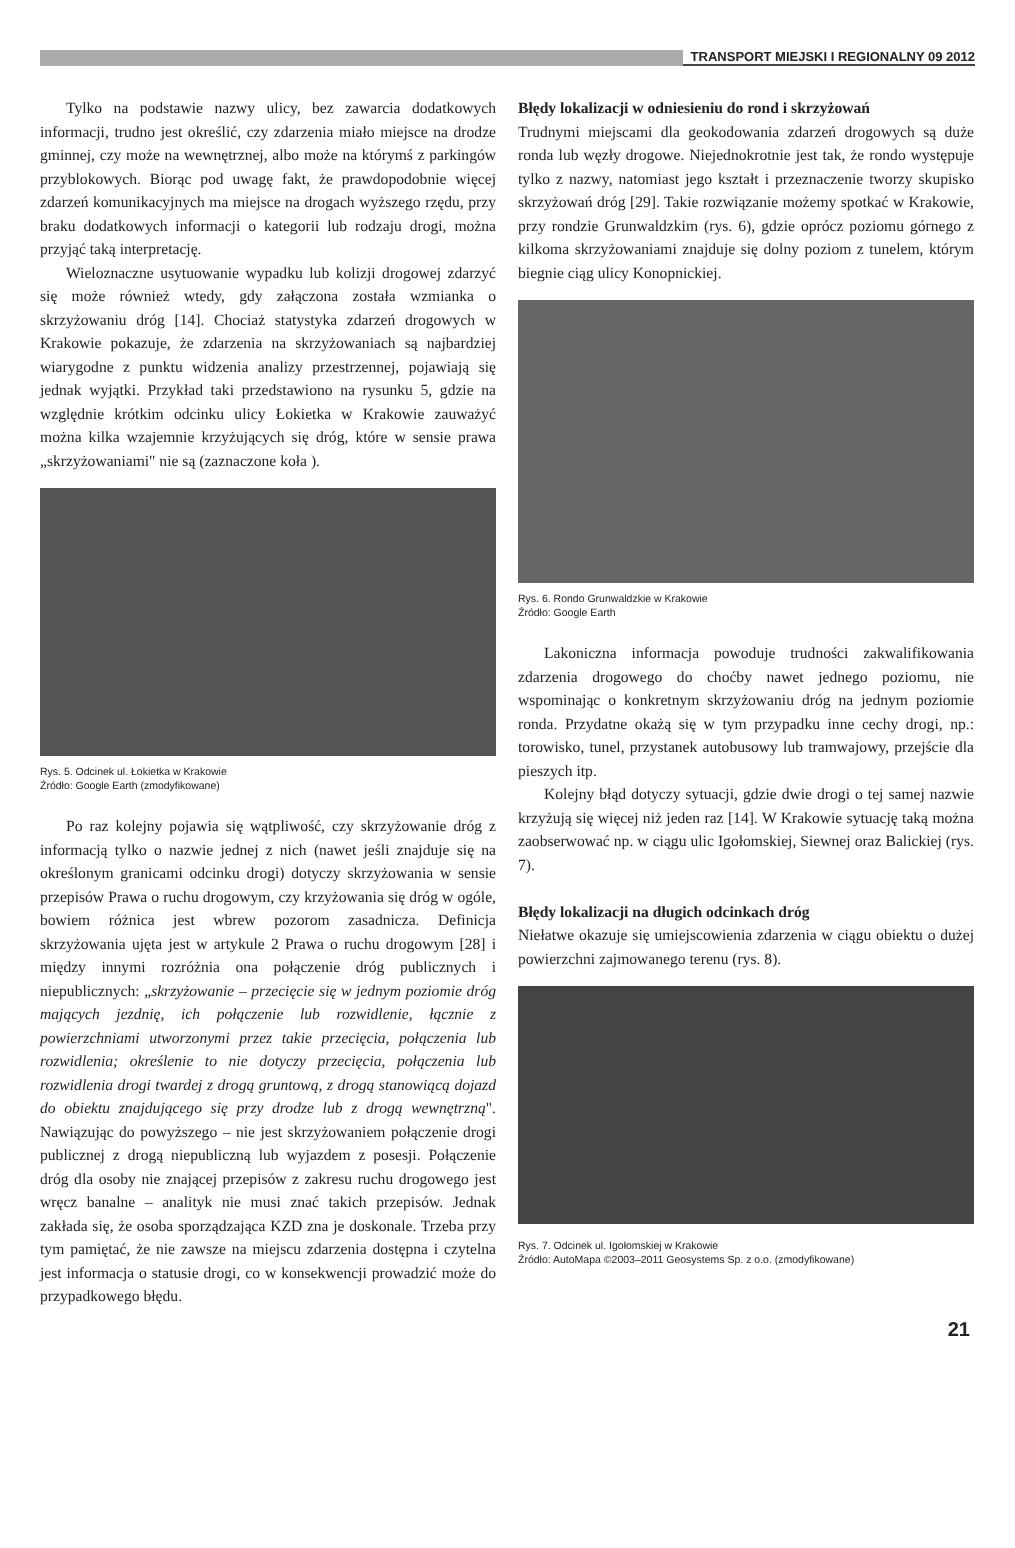TRANSPORT MIEJSKI I REGIONALNY 09 2012
Tylko na podstawie nazwy ulicy, bez zawarcia dodatkowych informacji, trudno jest określić, czy zdarzenia miało miejsce na drodze gminnej, czy może na wewnętrznej, albo może na którymś z parkingów przyblokowych. Biorąc pod uwagę fakt, że prawdopodobnie więcej zdarzeń komunikacyjnych ma miejsce na drogach wyższego rzędu, przy braku dodatkowych informacji o kategorii lub rodzaju drogi, można przyjąć taką interpretację.
Wieloznaczne usytuowanie wypadku lub kolizji drogowej zdarzyć się może również wtedy, gdy załączona została wzmianka o skrzyżowaniu dróg [14]. Chociaż statystyka zdarzeń drogowych w Krakowie pokazuje, że zdarzenia na skrzyżowaniach są najbardziej wiarygodne z punktu widzenia analizy przestrzennej, pojawiają się jednak wyjątki. Przykład taki przedstawiono na rysunku 5, gdzie na względnie krótkim odcinku ulicy Łokietka w Krakowie zauważyć można kilka wzajemnie krzyżujących się dróg, które w sensie prawa „skrzyżowaniami" nie są (zaznaczone koła ).
Rys. 5. Odcinek ul. Łokietka w Krakowie
Źródło: Google Earth (zmodyfikowane)
Po raz kolejny pojawia się wątpliwość, czy skrzyżowanie dróg z informacją tylko o nazwie jednej z nich (nawet jeśli znajduje się na określonym granicami odcinku drogi) dotyczy skrzyżowania w sensie przepisów Prawa o ruchu drogowym, czy krzyżowania się dróg w ogóle, bowiem różnica jest wbrew pozorom zasadnicza. Definicja skrzyżowania ujęta jest w artykule 2 Prawa o ruchu drogowym [28] i między innymi rozróżnia ona połączenie dróg publicznych i niepublicznych: „skrzyżowanie – przecięcie się w jednym poziomie dróg mających jezdnię, ich połączenie lub rozwidlenie, łącznie z powierzchniami utworzonymi przez takie przecięcia, połączenia lub rozwidlenia; określenie to nie dotyczy przecięcia, połączenia lub rozwidlenia drogi twardej z drogą gruntową, z drogą stanowiącą dojazd do obiektu znajdującego się przy drodze lub z drogą wewnętrzną". Nawiązując do powyższego – nie jest skrzyżowaniem połączenie drogi publicznej z drogą niepubliczną lub wyjazdem z posesji. Połączenie dróg dla osoby nie znającej przepisów z zakresu ruchu drogowego jest wręcz banalne – analityk nie musi znać takich przepisów. Jednak zakłada się, że osoba sporządzająca KZD zna je doskonale. Trzeba przy tym pamiętać, że nie zawsze na miejscu zdarzenia dostępna i czytelna jest informacja o statusie drogi, co w konsekwencji prowadzić może do przypadkowego błędu.
Błędy lokalizacji w odniesieniu do rond i skrzyżowań
Trudnymi miejscami dla geokodowania zdarzeń drogowych są duże ronda lub węzły drogowe. Niejednokrotnie jest tak, że rondo występuje tylko z nazwy, natomiast jego kształt i przeznaczenie tworzy skupisko skrzyżowań dróg [29]. Takie rozwiązanie możemy spotkać w Krakowie, przy rondzie Grunwaldzkim (rys. 6), gdzie oprócz poziomu górnego z kilkoma skrzyżowaniami znajduje się dolny poziom z tunelem, którym biegnie ciąg ulicy Konopnickiej.
Rys. 6. Rondo Grunwaldzkie w Krakowie
Źródło: Google Earth
Lakoniczna informacja powoduje trudności zakwalifikowania zdarzenia drogowego do choćby nawet jednego poziomu, nie wspominając o konkretnym skrzyżowaniu dróg na jednym poziomie ronda. Przydatne okażą się w tym przypadku inne cechy drogi, np.: torowisko, tunel, przystanek autobusowy lub tramwajowy, przejście dla pieszych itp.
Kolejny błąd dotyczy sytuacji, gdzie dwie drogi o tej samej nazwie krzyżują się więcej niż jeden raz [14]. W Krakowie sytuację taką można zaobserwować np. w ciągu ulic Igołomskiej, Siewnej oraz Balickiej (rys. 7).
Błędy lokalizacji na długich odcinkach dróg
Niełatwe okazuje się umiejscowienia zdarzenia w ciągu obiektu o dużej powierzchni zajmowanego terenu (rys. 8).
Rys. 7. Odcinek ul. Igołomskiej w Krakowie
Źródło: AutoMapa ©2003–2011 Geosystems Sp. z o.o. (zmodyfikowane)
21